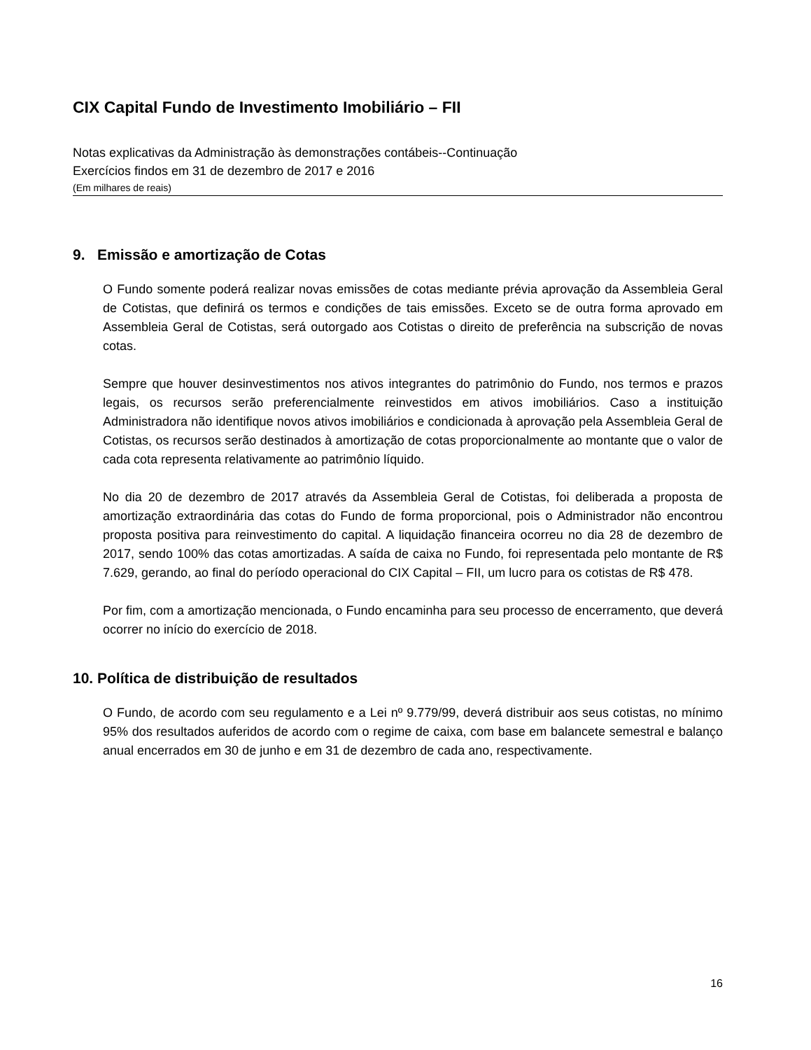CIX Capital Fundo de Investimento Imobiliário – FII
Notas explicativas da Administração às demonstrações contábeis--Continuação
Exercícios findos em 31 de dezembro de 2017 e 2016
(Em milhares de reais)
9. Emissão e amortização de Cotas
O Fundo somente poderá realizar novas emissões de cotas mediante prévia aprovação da Assembleia Geral de Cotistas, que definirá os termos e condições de tais emissões. Exceto se de outra forma aprovado em Assembleia Geral de Cotistas, será outorgado aos Cotistas o direito de preferência na subscrição de novas cotas.
Sempre que houver desinvestimentos nos ativos integrantes do patrimônio do Fundo, nos termos e prazos legais, os recursos serão preferencialmente reinvestidos em ativos imobiliários. Caso a instituição Administradora não identifique novos ativos imobiliários e condicionada à aprovação pela Assembleia Geral de Cotistas, os recursos serão destinados à amortização de cotas proporcionalmente ao montante que o valor de cada cota representa relativamente ao patrimônio líquido.
No dia 20 de dezembro de 2017 através da Assembleia Geral de Cotistas, foi deliberada a proposta de amortização extraordinária das cotas do Fundo de forma proporcional, pois o Administrador não encontrou proposta positiva para reinvestimento do capital. A liquidação financeira ocorreu no dia 28 de dezembro de 2017, sendo 100% das cotas amortizadas. A saída de caixa no Fundo, foi representada pelo montante de R$ 7.629, gerando, ao final do período operacional do CIX Capital – FII, um lucro para os cotistas de R$ 478.
Por fim, com a amortização mencionada, o Fundo encaminha para seu processo de encerramento, que deverá ocorrer no início do exercício de 2018.
10. Política de distribuição de resultados
O Fundo, de acordo com seu regulamento e a Lei nº 9.779/99, deverá distribuir aos seus cotistas, no mínimo 95% dos resultados auferidos de acordo com o regime de caixa, com base em balancete semestral e balanço anual encerrados em 30 de junho e em 31 de dezembro de cada ano, respectivamente.
16